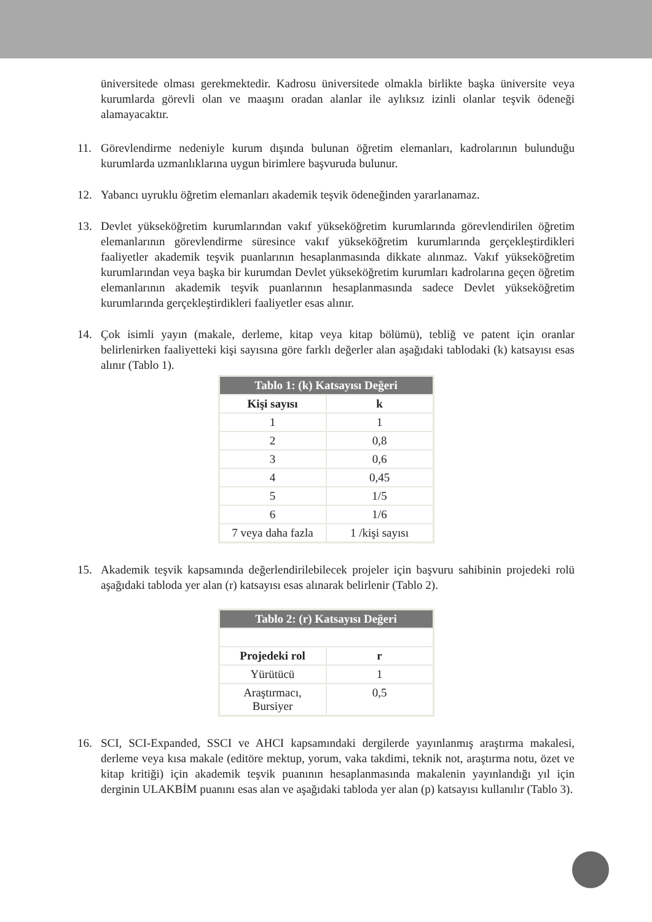üniversitede olması gerekmektedir. Kadrosu üniversitede olmakla birlikte başka üniversite veya kurumlarda görevli olan ve maaşını oradan alanlar ile aylıksız izinli olanlar teşvik ödeneği alamayacaktır.
11. Görevlendirme nedeniyle kurum dışında bulunan öğretim elemanları, kadrolarının bulunduğu kurumlarda uzmanlıklarına uygun birimlere başvuruda bulunur.
12. Yabancı uyruklu öğretim elemanları akademik teşvik ödeneğinden yararlanamaz.
13. Devlet yükseköğretim kurumlarından vakıf yükseköğretim kurumlarında görevlendirilen öğretim elemanlarının görevlendirme süresince vakıf yükseköğretim kurumlarında gerçekleştirdikleri faaliyetler akademik teşvik puanlarının hesaplanmasında dikkate alınmaz. Vakıf yükseköğretim kurumlarından veya başka bir kurumdan Devlet yükseköğretim kurumları kadrolarına geçen öğretim elemanlarının akademik teşvik puanlarının hesaplanmasında sadece Devlet yükseköğretim kurumlarında gerçekleştirdikleri faaliyetler esas alınır.
14. Çok isimli yayın (makale, derleme, kitap veya kitap bölümü), tebliğ ve patent için oranlar belirlenirken faaliyetteki kişi sayısına göre farklı değerler alan aşağıdaki tablodaki (k) katsayısı esas alınır (Tablo 1).
| Tablo 1: (k) Katsayısı Değeri | |
| --- | --- |
| Kişi sayısı | k |
| 1 | 1 |
| 2 | 0,8 |
| 3 | 0,6 |
| 4 | 0,45 |
| 5 | 1/5 |
| 6 | 1/6 |
| 7 veya daha fazla | 1 /kişi sayısı |
15. Akademik teşvik kapsamında değerlendirilebilecek projeler için başvuru sahibinin projedeki rolü aşağıdaki tabloda yer alan (r) katsayısı esas alınarak belirlenir (Tablo 2).
| Tablo 2: (r) Katsayısı Değeri | |
| --- | --- |
| Projedeki rol | r |
| Yürütücü | 1 |
| Araştırmacı, Bursiyer | 0,5 |
16. SCI, SCI-Expanded, SSCI ve AHCI kapsamındaki dergilerde yayınlanmış araştırma makalesi, derleme veya kısa makale (editöre mektup, yorum, vaka takdimi, teknik not, araştırma notu, özet ve kitap kritiği) için akademik teşvik puanının hesaplanmasında makalenin yayınlandığı yıl için derginin ULAKBİM puanını esas alan ve aşağıdaki tabloda yer alan (p) katsayısı kullanılır (Tablo 3).